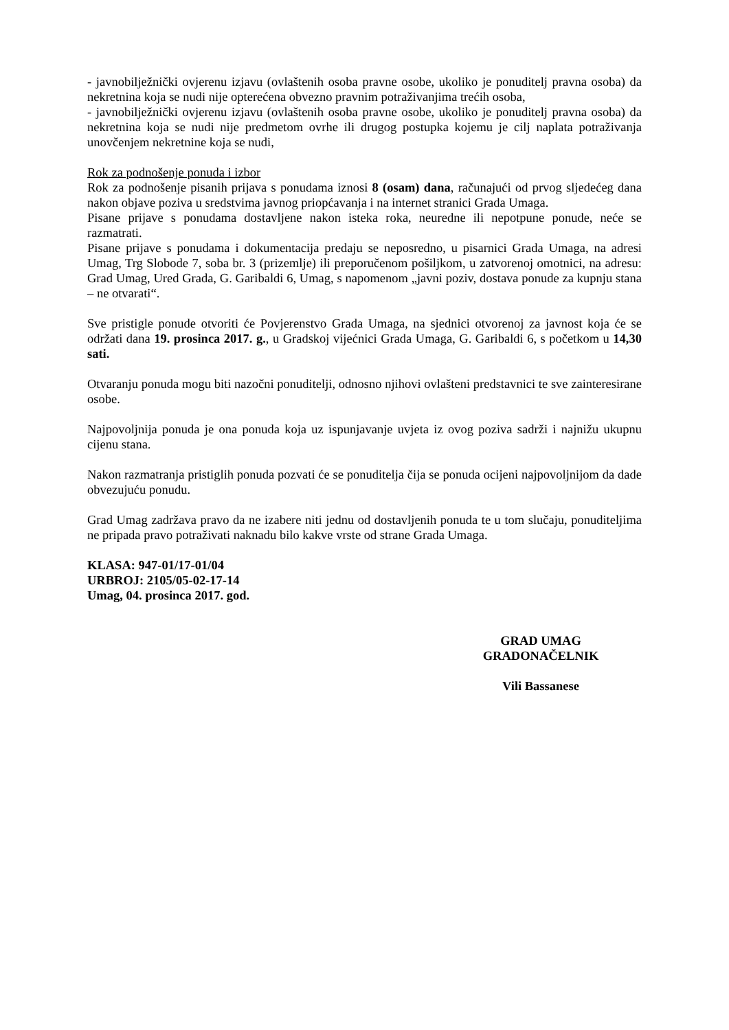- javnobilježnički ovjerenu izjavu (ovlaštenih osoba pravne osobe, ukoliko je ponuditelj pravna osoba) da nekretnina koja se nudi nije opterećena obvezno pravnim potraživanjima trećih osoba,
- javnobilježnički ovjerenu izjavu (ovlaštenih osoba pravne osobe, ukoliko je ponuditelj pravna osoba) da nekretnina koja se nudi nije predmetom ovrhe ili drugog postupka kojemu je cilj naplata potraživanja unovčenjem nekretnine koja se nudi,
Rok za podnošenje ponuda i izbor
Rok za podnošenje pisanih prijava s ponudama iznosi 8 (osam) dana, računajući od prvog sljedećeg dana nakon objave poziva u sredstvima javnog priopćavanja i na internet stranici Grada Umaga.
Pisane prijave s ponudama dostavljene nakon isteka roka, neuredne ili nepotpune ponude, neće se razmatrati.
Pisane prijave s ponudama i dokumentacija predaju se neposredno, u pisarnici Grada Umaga, na adresi Umag, Trg Slobode 7, soba br. 3 (prizemlje) ili preporučenom pošiljkom, u zatvorenoj omotnici, na adresu: Grad Umag, Ured Grada, G. Garibaldi 6, Umag, s napomenom „javni poziv, dostava ponude za kupnju stana – ne otvarati“.
Sve pristigle ponude otvoriti će Povjerenstvo Grada Umaga, na sjednici otvorenoj za javnost koja će se održati dana 19. prosinca 2017. g., u Gradskoj vijećnici Grada Umaga, G. Garibaldi 6, s početkom u 14,30 sati.
Otvaranju ponuda mogu biti nazočni ponuditelji, odnosno njihovi ovlašteni predstavnici te sve zainteresirane osobe.
Najpovoljnija ponuda je ona ponuda koja uz ispunjavanje uvjeta iz ovog poziva sadrži i najnižu ukupnu cijenu stana.
Nakon razmatranja pristiglih ponuda pozvati će se ponuditelja čija se ponuda ocijeni najpovoljnijom da dade obvezujuću ponudu.
Grad Umag zadržava pravo da ne izabere niti jednu od dostavljenih ponuda te u tom slučaju, ponuditeljima ne pripada pravo potraživati naknadu bilo kakve vrste od strane Grada Umaga.
KLASA: 947-01/17-01/04
URBROJ: 2105/05-02-17-14
Umag, 04. prosinca 2017. god.
GRAD UMAG
GRADONAČELNIK
Vili Bassanese